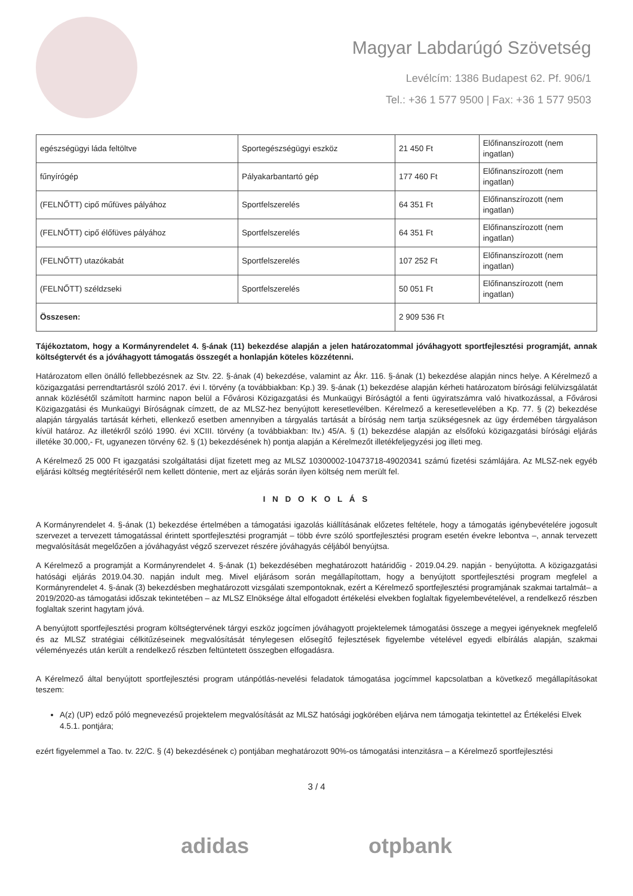Magyar Labdarúgó Szövetség
Levélcím: 1386 Budapest 62. Pf. 906/1
Tel.: +36 1 577 9500 | Fax: +36 1 577 9503
| egészségügyi láda feltöltve | Sportegészségügyi eszköz | 21 450 Ft | Előfinanszírozott (nem ingatlan) |
| fűnyírógép | Pályakarbantartó gép | 177 460 Ft | Előfinanszírozott (nem ingatlan) |
| (FELNŐTT) cipő műfüves pályához | Sportfelszerelés | 64 351 Ft | Előfinanszírozott (nem ingatlan) |
| (FELNŐTT) cipő élőfüves pályához | Sportfelszerelés | 64 351 Ft | Előfinanszírozott (nem ingatlan) |
| (FELNŐTT) utazókabát | Sportfelszerelés | 107 252 Ft | Előfinanszírozott (nem ingatlan) |
| (FELNŐTT) széldzseki | Sportfelszerelés | 50 051 Ft | Előfinanszírozott (nem ingatlan) |
| Összesen: | | 2 909 536 Ft | |
Tájékoztatom, hogy a Kormányrendelet 4. §-ának (11) bekezdése alapján a jelen határozatommal jóváhagyott sportfejlesztési programját, annak költségtervét és a jóváhagyott támogatás összegét a honlapján köteles közzétenni.
Határozatom ellen önálló fellebbezésnek az Stv. 22. §-ának (4) bekezdése, valamint az Ákr. 116. §-ának (1) bekezdése alapján nincs helye. A Kérelmező a közigazgatási perrendtartásról szóló 2017. évi I. törvény (a továbbiakban: Kp.) 39. §-ának (1) bekezdése alapján kérheti határozatom bírósági felülvizsgálatát annak közlésétől számított harminc napon belül a Fővárosi Közigazgatási és Munkaügyi Bíróságtól a fenti ügyiratszámra való hivatkozással, a Fővárosi Közigazgatási és Munkaügyi Bíróságnak címzett, de az MLSZ-hez benyújtott keresetlevélben. Kérelmező a keresetlevelében a Kp. 77. § (2) bekezdése alapján tárgyalás tartását kérheti, ellenkező esetben amennyiben a tárgyalás tartását a bíróság nem tartja szükségesnek az ügy érdemében tárgyaláson kívül határoz. Az illetékről szóló 1990. évi XCIII. törvény (a továbbiakban: Itv.) 45/A. § (1) bekezdése alapján az elsőfokú közigazgatási bírósági eljárás illetéke 30.000,- Ft, ugyanezen törvény 62. § (1) bekezdésének h) pontja alapján a Kérelmezőt illetékfeljegyzési jog illeti meg.
A Kérelmező 25 000 Ft igazgatási szolgáltatási díjat fizetett meg az MLSZ 10300002-10473718-49020341 számú fizetési számlájára. Az MLSZ-nek egyéb eljárási költség megtérítéséről nem kellett döntenie, mert az eljárás során ilyen költség nem merült fel.
I N D O K O L Á S
A Kormányrendelet 4. §-ának (1) bekezdése értelmében a támogatási igazolás kiállításának előzetes feltétele, hogy a támogatás igénybevételére jogosult szervezet a tervezett támogatással érintett sportfejlesztési programját – több évre szóló sportfejlesztési program esetén évekre lebontva –, annak tervezett megvalósítását megelőzően a jóváhagyást végző szervezet részére jóváhagyás céljából benyújtsa.
A Kérelmező a programját a Kormányrendelet 4. §-ának (1) bekezdésében meghatározott határidőig - 2019.04.29. napján - benyújtotta. A közigazgatási hatósági eljárás 2019.04.30. napján indult meg. Mivel eljárásom során megállapítottam, hogy a benyújtott sportfejlesztési program megfelel a Kormányrendelet 4. §-ának (3) bekezdésben meghatározott vizsgálati szempontoknak, ezért a Kérelmező sportfejlesztési programjának szakmai tartalmát– a 2019/2020-as támogatási időszak tekintetében – az MLSZ Elnöksége által elfogadott értékelési elvekben foglaltak figyelembevételével, a rendelkező részben foglaltak szerint hagytam jóvá.
A benyújtott sportfejlesztési program költségtervének tárgyi eszköz jogcímen jóváhagyott projektelemek támogatási összege a megyei igényeknek megfelelő és az MLSZ stratégiai célkitűzéseinek megvalósítását ténylegesen elősegítő fejlesztések figyelembe vételével egyedi elbírálás alapján, szakmai véleményezés után került a rendelkező részben feltüntetett összegben elfogadásra.
A Kérelmező által benyújtott sportfejlesztési program utánpótlás-nevelési feladatok támogatása jogcímmel kapcsolatban a következő megállapításokat teszem:
A(z) (UP) edző póló megnevezésű projektelem megvalósítását az MLSZ hatósági jogkörében eljárva nem támogatja tekintettel az Értékelési Elvek 4.5.1. pontjára;
ezért figyelemmel a Tao. tv. 22/C. § (4) bekezdésének c) pontjában meghatározott 90%-os támogatási intenzitásra – a Kérelmező sportfejlesztési
3 / 4
adidas otpbank